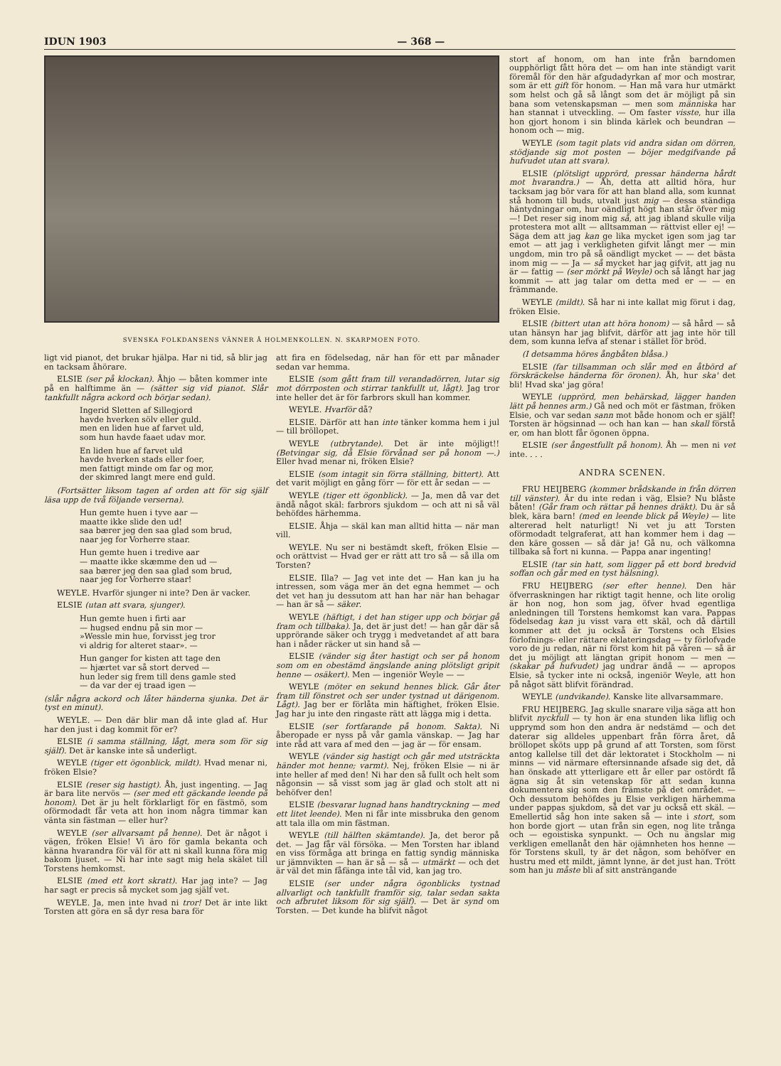IDUN 1903 — 368 —
SVENSKA FOLKDANSENS VÄNNER Å HOLMENKOLLEN. N. SKARPMOEN FOTO.
ligt vid pianot, det brukar hjälpa. Har ni tid, så blir jag en tacksam åhörare.
ELSIE (ser på klockan). Åhjo — båten kommer inte på en halftimme än — (sätter sig vid pianot. Slår tankfullt några ackord och börjar sedan).
Ingerid Sletten af Sillegjord
havde hverken sölv eller guld.
men en liden hue af farvet uld,
som hun havde faaet udav mor.
En liden hue af farvet uld
havde hverken stads eller foer,
men fattigt minde om far og mor,
der skimred langt mere end guld.
(Fortsätter liksom tagen af orden att för sig själf läsa upp de två följande verserna).
Hun gemte huen i tyve aar —
maatte ikke slide den ud!
saa bærer jeg den saa glad som brud,
naar jeg for Vorherre staar.
Hun gemte huen i tredive aar
— maatte ikke skæmme den ud —
saa bærer jeg den saa glad som brud,
naar jeg for Vorherre staar!
WEYLE. Hvarför sjunger ni inte? Den är vacker.
ELSIE (utan att svara, sjunger).
Hun gemte huen i firti aar
— hugsed endnu på sin mor —
»Wessle min hue, forvisst jeg tror
vi aldrig for alteret staar». —
Hun ganger for kisten att tage den
— hjærtet var så stort derved —
hun leder sig frem till dens gamle sted
— da var der ej traad igen —
(slår några ackord och låter händerna sjunka. Det är tyst en minut).
WEYLE. — Den där blir man då inte glad af. Hur har den just i dag kommit för er?
ELSIE (i samma ställning, lågt, mera som för sig själf). Det är kanske inte så underligt.
WEYLE (tiger ett ögonblick, mildt). Hvad menar ni, fröken Elsie?
ELSIE (reser sig hastigt). Åh, just ingenting. — Jag är bara lite nervös — (ser med ett gäckande leende på honom). Det är ju helt förklarligt för en fästmö, som oförmodadt får veta att hon inom några timmar kan vänta sin fästman — eller hur?
WEYLE (ser allvarsamt på henne). Det är något i vägen, fröken Elsie! Vi äro för gamla bekanta och känna hvarandra för väl för att ni skall kunna föra mig bakom ljuset. — Ni har inte sagt mig hela skälet till Torstens hemkomst.
ELSIE (med ett kort skratt). Har jag inte? — Jag har sagt er precis så mycket som jag själf vet.
WEYLE. Ja, men inte hvad ni tror! Det är inte likt Torsten att göra en så dyr resa bara för
att fira en födelsedag, när han för ett par månader sedan var hemma.
ELSIE (som gått fram till verandadörren, lutar sig mot dörrposten och stirrar tankfullt ut, lågt). Jag tror inte heller det är för farbrors skull han kommer.
WEYLE. Hvarför då?
ELSIE. Därför att han inte tänker komma hem i jul — till bröllopet.
WEYLE (utbrytande). Det är inte möjligt!! (Betvingar sig, då Elsie förvånad ser på honom —.) Eller hvad menar ni, fröken Elsie?
ELSIE (som intagit sin förra ställning, bittert). Att det varit möjligt en gång förr — för ett år sedan — —
WEYLE (tiger ett ögonblick). — Ja, men då var det ändå något skäl: farbrors sjukdom — och att ni så väl behöfdes härhemma.
ELSIE. Åhja — skäl kan man alltid hitta — när man vill.
WEYLE. Nu ser ni bestämdt skeft, fröken Elsie — och orättvist — Hvad ger er rätt att tro så — så illa om Torsten?
ELSIE. Illa? — Jag vet inte det — Han kan ju ha intressen, som väga mer än det egna hemmet — och det vet han ju dessutom att han har när han behagar — han är så — säker.
WEYLE (häftigt, i det han stiger upp och börjar gå fram och tillbaka). Ja, det är just det! — han går där så upprörande säker och trygg i medvetandet af att bara han i nåder räcker ut sin hand så —
ELSIE (vänder sig åter hastigt och ser på honom som om en obestämd ängslande aning plötsligt gripit henne — osäkert). Men — ingeniör Weyle — —
WEYLE (möter en sekund hennes blick. Går åter fram till fönstret och ser under tystnad ut därigenom. Lågt). Jag ber er förlåta min häftighet, fröken Elsie. Jag har ju inte den ringaste rätt att lägga mig i detta.
ELSIE (ser fortfarande på honom. Sakta). Ni åberopade er nyss på vår gamla vänskap. — Jag har inte råd att vara af med den — jag är — för ensam.
WEYLE (vänder sig hastigt och går med utsträckta händer mot henne; varmt). Nej, fröken Elsie — ni är inte heller af med den! Ni har den så fullt och helt som någonsin — så visst som jag är glad och stolt att ni behöfver den!
ELSIE (besvarar lugnad hans handtryckning — med ett litet leende). Men ni får inte missbruka den genom att tala illa om min fästman.
WEYLE (till hälften skämtande). Ja, det beror på det. — Jag får väl försöka. — Men Torsten har ibland en viss förmåga att bringa en fattig syndig människa ur jämnvikten — han är så — så — utmärkt — och det är väl det min fåfänga inte tål vid, kan jag tro.
ELSIE (ser under några ögonblicks tystnad allvarligt och tankfullt framför sig, talar sedan sakta och afbrutet liksom för sig själf). — Det är synd om Torsten. — Det kunde ha blifvit något
stort af honom, om han inte från barndomen oupphörligt fått höra det — om han inte ständigt varit föremål för den här afgudadyrkan af mor och mostrar, som är ett gift för honom. — Han må vara hur utmärkt som helst och gå så långt som det är möjligt på sin bana som vetenskapsman — men som människa har han stannat i utveckling. — Om faster visste, hur illa hon gjort honom i sin blinda kärlek och beundran — honom och — mig.
WEYLE (som tagit plats vid andra sidan om dörren, stödjande sig mot posten — böjer medgifvande på hufvudet utan att svara).
ELSIE (plötsligt upprörd, pressar händerna hårdt mot hvarandra.) — Åh, detta att alltid höra, hur tacksam jag bör vara för att han bland alla, som kunnat stå honom till buds, utvalt just mig — dessa ständiga häntydningar om, hur oändligt högt han står öfver mig —! Det reser sig inom mig så, att jag ibland skulle vilja protestera mot allt — alltsamman — rättvist eller ej! — Säga dem att jag kan ge lika mycket igen som jag tar emot — att jag i verkligheten gifvit långt mer — min ungdom, min tro på så oändligt mycket — — det bästa inom mig — — Ja — så mycket har jag gifvit, att jag nu är — fattig — (ser mörkt på Weyle) och så långt har jag kommit — att jag talar om detta med er — — en främmande.
WEYLE (mildt). Så har ni inte kallat mig förut i dag, fröken Elsie.
ELSIE (bittert utan att höra honom) — så hård — så utan hänsyn har jag blifvit, därför att jag inte hör till dem, som kunna lefva af stenar i stället för bröd.
(I detsamma höres ångbåten blåsa.)
ELSIE (far tillsamman och slår med en åtbörd af förskräckelse händerna för öronen). Åh, hur ska' det bli! Hvad ska' jag göra!
WEYLE (upprörd, men behärskad, lägger handen lätt på hennes arm.) Gå ned och möt er fästman, fröken Elsie, och var sedan sann mot både honom och er själf! Torsten är högsinnad — och han kan — han skall förstå er, om han blott får ögonen öppna.
ELSIE (ser ångestfullt på honom). Åh — men ni vet inte. . . .
ANDRA SCENEN.
FRU HEIJBERG (kommer brådskande in från dörren till vänster). Är du inte redan i väg, Elsie? Nu blåste båten! (Går fram och rättar på hennes dräkt). Du är så blek, kära barn! (med en leende blick på Weyle) — lite altererad helt naturligt! Ni vet ju att Torsten oförmodadt telgraferat, att han kommer hem i dag — den käre gossen — så där ja! Gå nu, och välkomna tillbaka så fort ni kunna. — Pappa anar ingenting!
ELSIE (tar sin hatt, som ligger på ett bord bredvid soffan och går med en tyst hälsning).
FRU HEIJBERG (ser efter henne). Den här öfverraskningen har riktigt tagit henne, och lite orolig är hon nog, hon som jag, öfver hvad egentliga anledningen till Torstens hemkomst kan vara. Pappas födelsedag kan ju visst vara ett skäl, och då därtill kommer att det ju också är Torstens och Elsies förlofnings- eller rättare eklateringsdag — ty förlofvade voro de ju redan, när ni först kom hit på våren — så är det ju möjligt att längtan gripit honom — men — (skakar på hufvudet) jag undrar ändå — — apropos Elsie, så tycker inte ni också, ingeniör Weyle, att hon på något sätt blifvit förändrad.
WEYLE (undvikande). Kanske lite allvarsammare.
FRU HEIJBERG. Jag skulle snarare vilja säga att hon blifvit nyckfull — ty hon är ena stunden lika liflig och upprymd som hon den andra är nedstämd — och det daterar sig alldeles uppenbart från förra året, då bröllopet sköts upp på grund af att Torsten, som först antog kallelse till det där lektoratet i Stockholm — ni minns — vid närmare eftersinnande afsade sig det, då han önskade att ytterligare ett år eller par ostördt få ägna sig åt sin vetenskap för att sedan kunna dokumentera sig som den främste på det området. — Och dessutom behöfdes ju Elsie verkligen härhemma under pappas sjukdom, så det var ju också ett skäl. — Emellertid såg hon inte saken så — inte i stort, som hon borde gjort — utan från sin egen, nog lite trånga och — egoistiska synpunkt. — Och nu ängslar mig verkligen emellanåt den här ojämnheten hos henne — för Torstens skull, ty är det någon, som behöfver en hustru med ett mildt, jämnt lynne, är det just han. Trött som han ju måste bli af sitt ansträngande